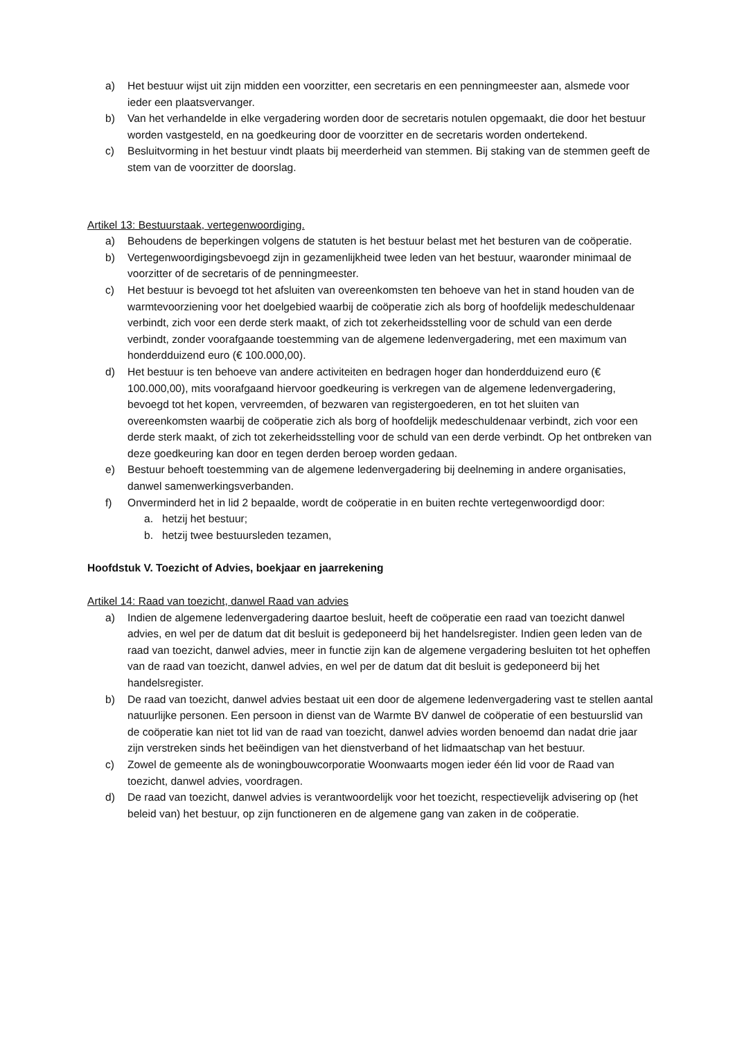a) Het bestuur wijst uit zijn midden een voorzitter, een secretaris en een penningmeester aan, alsmede voor ieder een plaatsvervanger.
b) Van het verhandelde in elke vergadering worden door de secretaris notulen opgemaakt, die door het bestuur worden vastgesteld, en na goedkeuring door de voorzitter en de secretaris worden ondertekend.
c) Besluitvorming in het bestuur vindt plaats bij meerderheid van stemmen. Bij staking van de stemmen geeft de stem van de voorzitter de doorslag.
Artikel 13: Bestuurstaak, vertegenwoordiging.
a) Behoudens de beperkingen volgens de statuten is het bestuur belast met het besturen van de coöperatie.
b) Vertegenwoordigingsbevoegd zijn in gezamenlijkheid twee leden van het bestuur, waaronder minimaal de voorzitter of de secretaris of de penningmeester.
c) Het bestuur is bevoegd tot het afsluiten van overeenkomsten ten behoeve van het in stand houden van de warmtevoorziening voor het doelgebied waarbij de coöperatie zich als borg of hoofdelijk medeschuldenaar verbindt, zich voor een derde sterk maakt, of zich tot zekerheidsstelling voor de schuld van een derde verbindt, zonder voorafgaande toestemming van de algemene ledenvergadering, met een maximum van honderdduizend euro (€ 100.000,00).
d) Het bestuur is ten behoeve van andere activiteiten en bedragen hoger dan honderdduizend euro (€ 100.000,00), mits voorafgaand hiervoor goedkeuring is verkregen van de algemene ledenvergadering, bevoegd tot het kopen, vervreemden, of bezwaren van registergoederen, en tot het sluiten van overeenkomsten waarbij de coöperatie zich als borg of hoofdelijk medeschuldenaar verbindt, zich voor een derde sterk maakt, of zich tot zekerheidsstelling voor de schuld van een derde verbindt. Op het ontbreken van deze goedkeuring kan door en tegen derden beroep worden gedaan.
e) Bestuur behoeft toestemming van de algemene ledenvergadering bij deelneming in andere organisaties, danwel samenwerkingsverbanden.
f) Onverminderd het in lid 2 bepaalde, wordt de coöperatie in en buiten rechte vertegenwoordigd door:
a. hetzij het bestuur;
b. hetzij twee bestuursleden tezamen,
Hoofdstuk V. Toezicht of Advies, boekjaar en jaarrekening
Artikel 14: Raad van toezicht, danwel Raad van advies
a) Indien de algemene ledenvergadering daartoe besluit, heeft de coöperatie een raad van toezicht danwel advies, en wel per de datum dat dit besluit is gedeponeerd bij het handelsregister. Indien geen leden van de raad van toezicht, danwel advies, meer in functie zijn kan de algemene vergadering besluiten tot het opheffen van de raad van toezicht, danwel advies, en wel per de datum dat dit besluit is gedeponeerd bij het handelsregister.
b) De raad van toezicht, danwel advies bestaat uit een door de algemene ledenvergadering vast te stellen aantal natuurlijke personen. Een persoon in dienst van de Warmte BV danwel de coöperatie of een bestuurslid van de coöperatie kan niet tot lid van de raad van toezicht, danwel advies worden benoemd dan nadat drie jaar zijn verstreken sinds het beëindigen van het dienstverband of het lidmaatschap van het bestuur.
c) Zowel de gemeente als de woningbouwcorporatie Woonwaarts mogen ieder één lid voor de Raad van toezicht, danwel advies, voordragen.
d) De raad van toezicht, danwel advies is verantwoordelijk voor het toezicht, respectievelijk advisering op (het beleid van) het bestuur, op zijn functioneren en de algemene gang van zaken in de coöperatie.